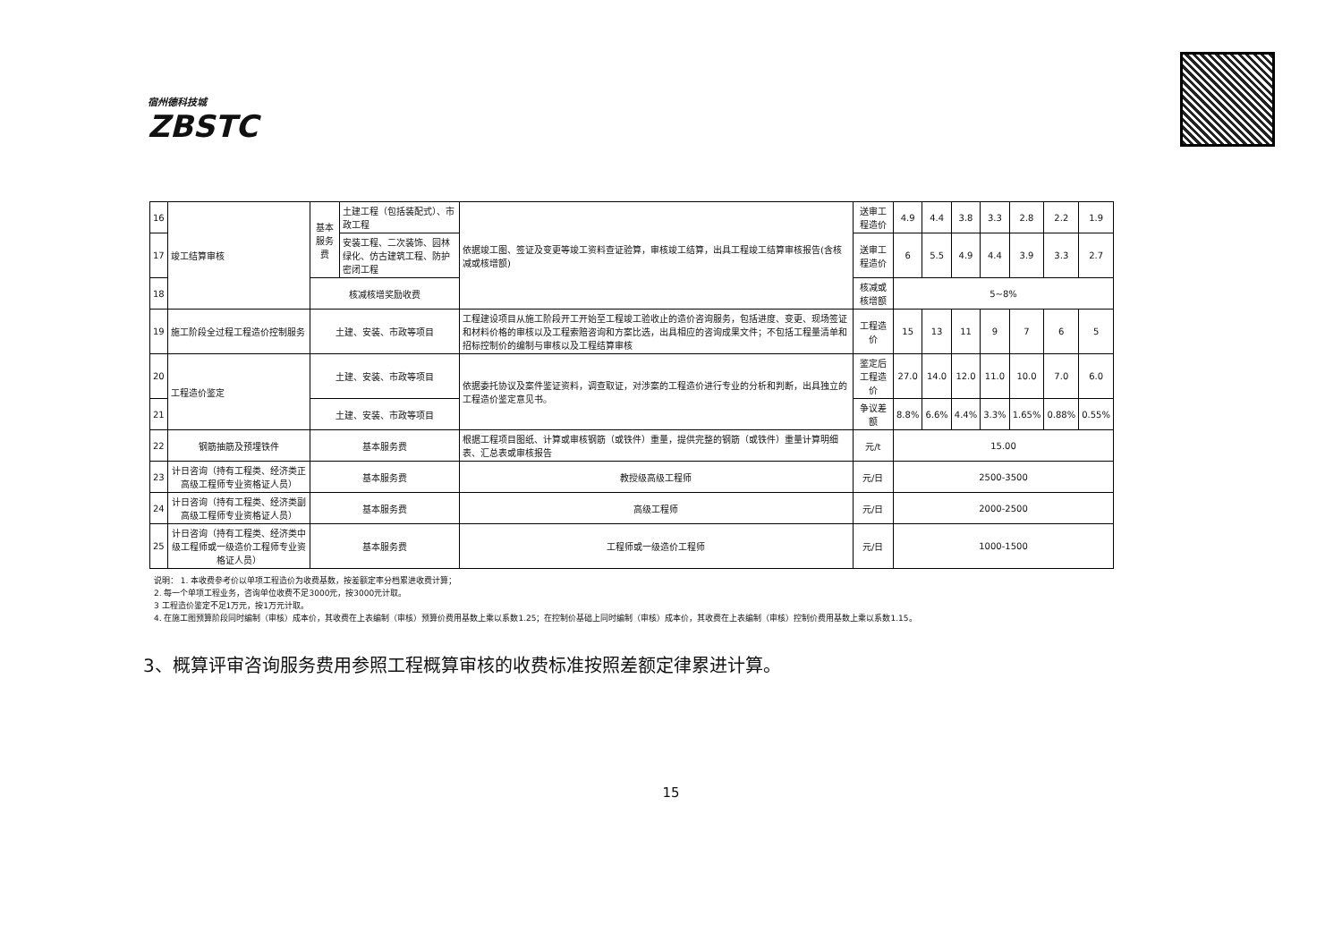宿州德科技城
ZBSTC
| 16 | 竣工结算审核 | 基本服务费 | 土建工程（包括装配式）、市政工程 | 依据竣工图、签证及变更等竣工资料查证验算，审核竣工结算，出具工程竣工结算审核报告(含核减或核增额) | 送审工程造价 | 4.9 | 4.4 | 3.8 | 3.3 | 2.8 | 2.2 | 1.9 |
| 17 | | | 安装工程、二次装饰、园林绿化、仿古建筑工程、防护密闭工程 | | 送审工程造价 | 6 | 5.5 | 4.9 | 4.4 | 3.9 | 3.3 | 2.7 |
| 18 | | 核减核增奖励收费 | | | 核减或核增额 | 5~8% | | | | | | |
| 19 | 施工阶段全过程工程造价控制服务 | 土建、安装、市政等项目 | | 工程建设项目从施工阶段开工开始至工程竣工验收止的造价咨询服务，包括进度、变更、现场签证和材料价格的审核以及工程索赔咨询和方案比选，出具相应的咨询成果文件；不包括工程量清单和招标控制价的编制与审核以及工程结算审核 | 工程造价 | 15 | 13 | 11 | 9 | 7 | 6 | 5 |
| 20 | 工程造价鉴定 | 土建、安装、市政等项目 | | 依据委托协议及案件鉴证资料，调查取证，对涉案的工程造价进行专业的分析和判断，出具独立的工程造价鉴定意见书。 | 鉴定后工程造价 | 27.0 | 14.0 | 12.0 | 11.0 | 10.0 | 7.0 | 6.0 |
| 21 | | 土建、安装、市政等项目 | | | 争议差额 | 8.8% | 6.6% | 4.4% | 3.3% | 1.65% | 0.88% | 0.55% |
| 22 | 钢筋抽筋及预埋铁件 | 基本服务费 | | 根据工程项目图纸、计算或审核钢筋（或铁件）重量，提供完整的钢筋（或铁件）重量计算明细表、汇总表或审核报告 | 元/t | 15.00 | | | | | | |
| 23 | 计日咨询（持有工程类、经济类正高级工程师专业资格证人员） | 基本服务费 | | 教授级高级工程师 | 元/日 | 2500-3500 | | | | | | |
| 24 | 计日咨询（持有工程类、经济类副高级工程师专业资格证人员） | 基本服务费 | | 高级工程师 | 元/日 | 2000-2500 | | | | | | |
| 25 | 计日咨询（持有工程类、经济类中级工程师或一级造价工程师专业资格证人员） | 基本服务费 | | 工程师或一级造价工程师 | 元/日 | 1000-1500 | | | | | | |
说明： 1. 本收费参考价以单项工程造价为收费基数，按差额定率分档累进收费计算；
2. 每一个单项工程业务，咨询单位收费不足3000元，按3000元计取。
3 工程造价鉴定不足1万元，按1万元计取。
4. 在施工图预算阶段同时编制（审核）成本价，其收费在上表编制（审核）预算价费用基数上乘以系数1.25；在控制价基础上同时编制（审核）成本价，其收费在上表编制（审核）控制价费用基数上乘以系数1.15。
3、概算评审咨询服务费用参照工程概算审核的收费标准按照差额定律累进计算。
15